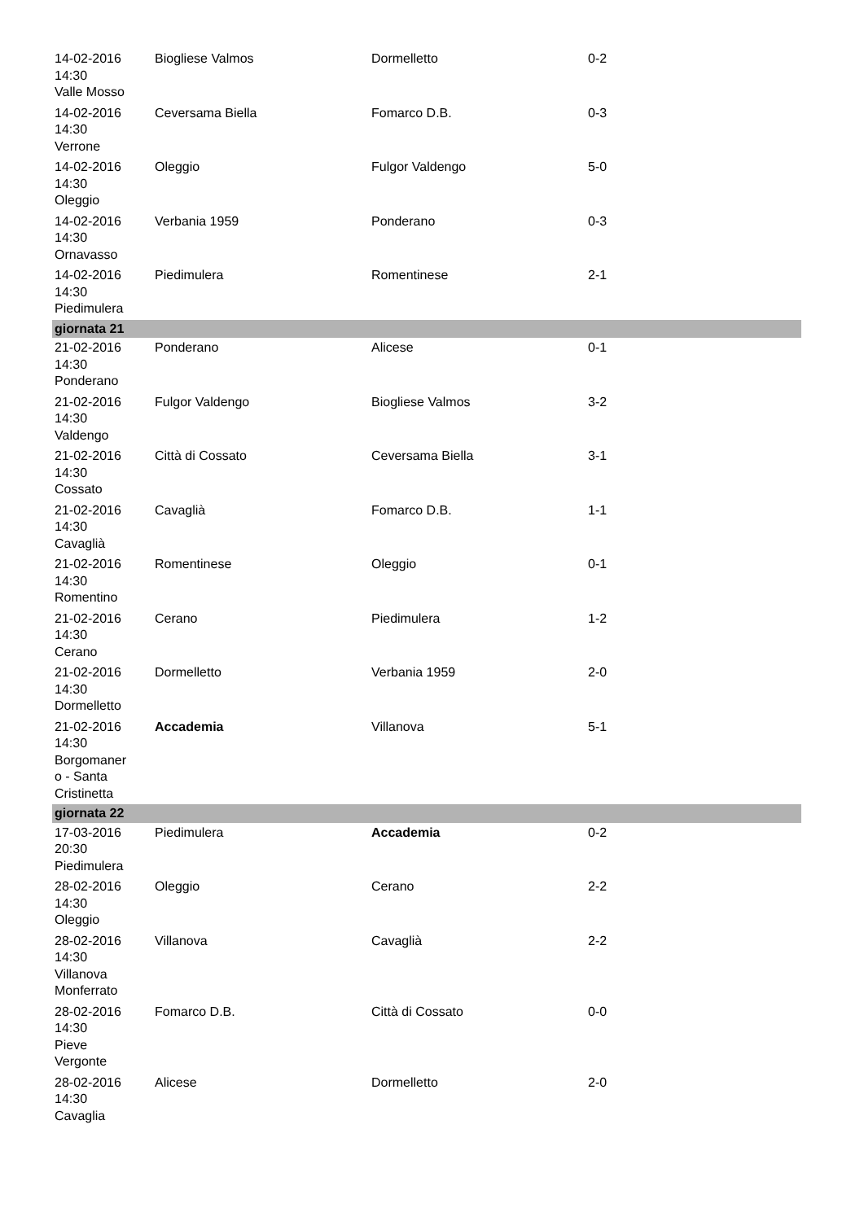| 14-02-2016 14:30 Valle Mosso | Biogliese Valmos | Dormelletto | 0-2 |
| 14-02-2016 14:30 Verrone | Ceversama Biella | Fomarco D.B. | 0-3 |
| 14-02-2016 14:30 Oleggio | Oleggio | Fulgor Valdengo | 5-0 |
| 14-02-2016 14:30 Ornavasso | Verbania 1959 | Ponderano | 0-3 |
| 14-02-2016 14:30 Piedimulera | Piedimulera | Romentinese | 2-1 |
| giornata 21 | | | |
| 21-02-2016 14:30 Ponderano | Ponderano | Alicese | 0-1 |
| 21-02-2016 14:30 Valdengo | Fulgor Valdengo | Biogliese Valmos | 3-2 |
| 21-02-2016 14:30 Cossato | Città di Cossato | Ceversama Biella | 3-1 |
| 21-02-2016 14:30 Cavaglià | Cavaglià | Fomarco D.B. | 1-1 |
| 21-02-2016 14:30 Romentino | Romentinese | Oleggio | 0-1 |
| 21-02-2016 14:30 Cerano | Cerano | Piedimulera | 1-2 |
| 21-02-2016 14:30 Dormelletto | Dormelletto | Verbania 1959 | 2-0 |
| 21-02-2016 14:30 Borgomaner o - Santa Cristinetta | Accademia | Villanova | 5-1 |
| giornata 22 | | | |
| 17-03-2016 20:30 Piedimulera | Piedimulera | Accademia | 0-2 |
| 28-02-2016 14:30 Oleggio | Oleggio | Cerano | 2-2 |
| 28-02-2016 14:30 Villanova Monferrato | Villanova | Cavaglià | 2-2 |
| 28-02-2016 14:30 Pieve Vergonte | Fomarco D.B. | Città di Cossato | 0-0 |
| 28-02-2016 14:30 Cavaglia | Alicese | Dormelletto | 2-0 |